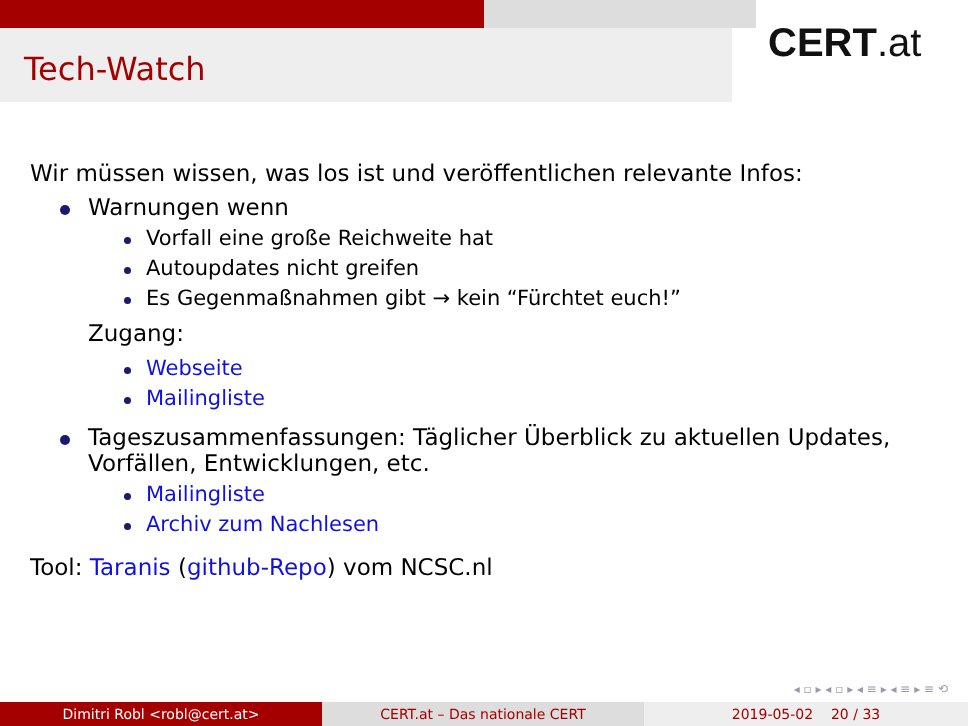Tech-Watch
CERT.at
Wir müssen wissen, was los ist und veröffentlichen relevante Infos:
Warnungen wenn
Vorfall eine große Reichweite hat
Autoupdates nicht greifen
Es Gegenmaßnahmen gibt → kein “Fürchtet euch!”
Zugang:
Webseite
Mailingliste
Tageszusammenfassungen: Täglicher Überblick zu aktuellen Updates, Vorfällen, Entwicklungen, etc.
Mailingliste
Archiv zum Nachlesen
Tool: Taranis (github-Repo) vom NCSC.nl
◂ ▫ ▸ ◂ ▫ ▸ ◂ ≡ ▸ ◂ ≡ ▸ ≡ ⟲
Dimitri Robl <robl@cert.at> CERT.at – Das nationale CERT 2019-05-02 20 / 33